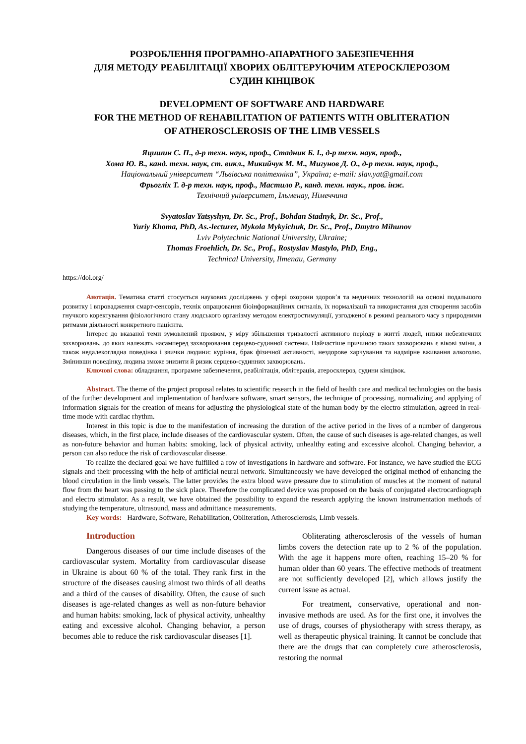РОЗРОБЛЕННЯ ПРОГРАМНО-АПАРАТНОГО ЗАБЕЗПЕЧЕННЯ
ДЛЯ МЕТОДУ РЕАБІЛІТАЦІЇ ХВОРИХ ОБЛІТЕРУЮЧИМ АТЕРОСКЛЕРОЗОМ
СУДИН КІНЦІВОК
DEVELOPMENT OF SOFTWARE AND HARDWARE
FOR THE METHOD OF REHABILITATION OF PATIENTS WITH OBLITERATION
OF ATHEROSCLEROSIS OF THE LIMB VESSELS
Яцишин С. П., д-р техн. наук, проф., Стадник Б. І., д-р техн. наук, проф.,
Хома Ю. В., канд. техн. наук, ст. викл., Микийчук М. М., Мигунов Д. О., д-р техн. наук, проф.,
Національний університет “Львівська політехніка”, Україна; e-mail: slav.yat@gmail.com
Фрьогліх Т. д-р техн. наук, проф., Мастило Р., канд. техн. наук., пров. інж.
Технічний університет, Ільменау, Німеччина
Svyatoslav Yatsyshyn, Dr. Sc., Prof., Bohdan Stadnyk, Dr. Sc., Prof.,
Yuriy Khoma, PhD, As.-lecturer, Mykola Mykyichuk, Dr. Sc., Prof., Dmytro Mihunov
Lviv Polytechnic National University, Ukraine;
Thomas Froehlich, Dr. Sc., Prof., Rostyslav Mastylo, PhD, Eng.,
Technical University, Ilmenau, Germany
https://doi.org/
Анотація. Тематика статті стосується наукових досліджень у сфері охорони здоров’я та медичних технологій на основі подальшого розвитку і впровадження смарт-сенсорів, технік опрацювання біоінформаційних сигналів, їх нормалізації та використання для створення засобів гнучкого коректування фізіологічного стану людського організму методом електростимуляції, узгодженої в режимі реального часу з природними ритмами діяльності конкретного пацієнта.
Інтерес до вказаної теми зумовлений проявом, у міру збільшення тривалості активного періоду в житті людей, низки небезпечних захворювань, до яких належать насамперед захворювання серцево-судинної системи. Найчастіше причиною таких захворювань є вікові зміни, а також недалекоглядна поведінка і звички людини: куріння, брак фізичної активності, нездорове харчування та надмірне вживання алкоголю. Змінивши поведінку, людина зможе знизити й ризик серцево-судинних захворювань.
Ключові слова: обладнання, програмне забезпечення, реабілітація, облітерація, атеросклероз, судини кінцівок.
Abstract. The theme of the project proposal relates to scientific research in the field of health care and medical technologies on the basis of the further development and implementation of hardware software, smart sensors, the technique of processing, normalizing and applying of information signals for the creation of means for adjusting the physiological state of the human body by the electro stimulation, agreed in real-time mode with cardiac rhythm.
Interest in this topic is due to the manifestation of increasing the duration of the active period in the lives of a number of dangerous diseases, which, in the first place, include diseases of the cardiovascular system. Often, the cause of such diseases is age-related changes, as well as non-future behavior and human habits: smoking, lack of physical activity, unhealthy eating and excessive alcohol. Changing behavior, a person can also reduce the risk of cardiovascular disease.
To realize the declared goal we have fulfilled a row of investigations in hardware and software. For instance, we have studied the ECG signals and their processing with the help of artificial neural network. Simultaneously we have developed the original method of enhancing the blood circulation in the limb vessels. The latter provides the extra blood wave pressure due to stimulation of muscles at the moment of natural flow from the heart was passing to the sick place. Therefore the complicated device was proposed on the basis of conjugated electrocardiograph and electro stimulator. As a result, we have obtained the possibility to expand the research applying the known instrumentation methods of studying the temperature, ultrasound, mass and admittance measurements.
Key words: Hardware, Software, Rehabilitation, Obliteration, Atherosclerosis, Limb vessels.
Introduction
Dangerous diseases of our time include diseases of the cardiovascular system. Mortality from cardiovascular disease in Ukraine is about 60 % of the total. They rank first in the structure of the diseases causing almost two thirds of all deaths and a third of the causes of disability. Often, the cause of such diseases is age-related changes as well as non-future behavior and human habits: smoking, lack of physical activity, unhealthy eating and excessive alcohol. Changing behavior, a person becomes able to reduce the risk cardiovascular diseases [1].
Obliterating atherosclerosis of the vessels of human limbs covers the detection rate up to 2 % of the population. With the age it happens more often, reaching 15–20 % for human older than 60 years. The effective methods of treatment are not sufficiently developed [2], which allows justify the current issue as actual.
For treatment, conservative, operational and non-invasive methods are used. As for the first one, it involves the use of drugs, courses of physiotherapy with stress therapy, as well as therapeutic physical training. It cannot be conclude that there are the drugs that can completely cure atherosclerosis, restoring the normal